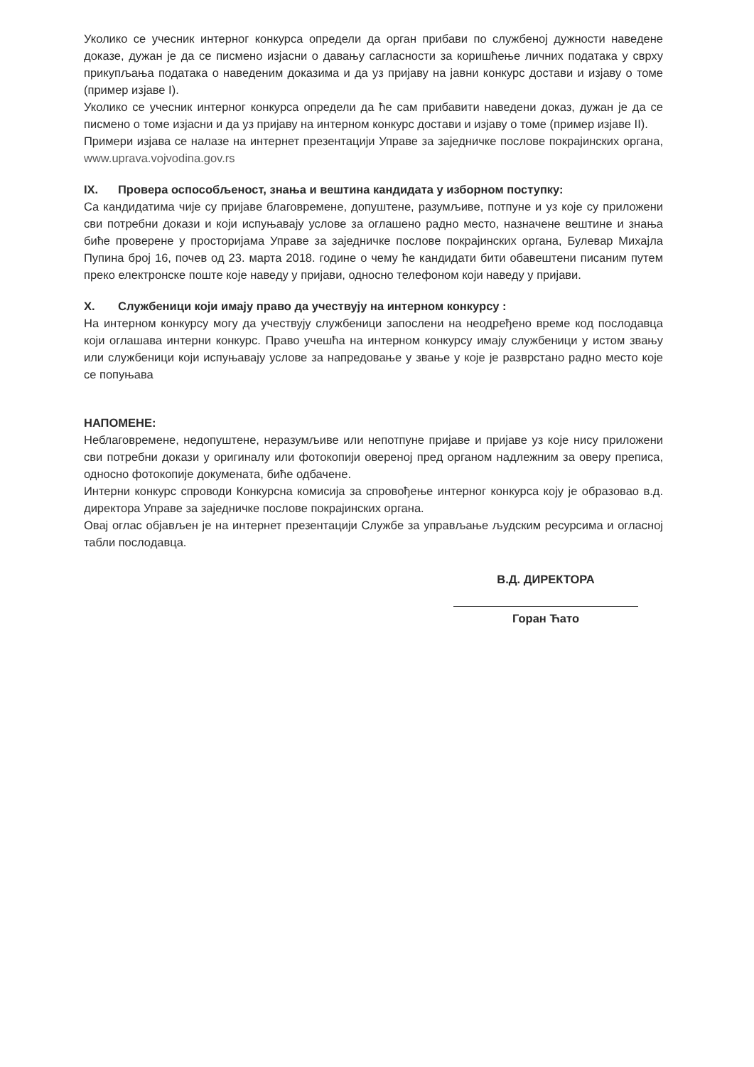Уколико се учесник интерног конкурса определи да орган прибави по службеној дужности наведене доказе, дужан је да се писмено изјасни о давању сагласности за коришћење личних података у сврху прикупљања података о наведеним доказима и да уз пријаву на јавни конкурс достави и изјаву о томе (пример изјаве I).
Уколико се учесник интерног конкурса определи да ће сам прибавити наведени доказ, дужан је да се писмено о томе изјасни и да уз пријаву на интерном конкурс достави и изјаву о томе (пример изјаве II).
Примери изјава се налазе на интернет презентацији Управе за заједничке послове покрајинских органа, www.uprava.vojvodina.gov.rs
IX. Провера оспособљеност, знања и вештина кандидата у изборном поступку:
Са кандидатима чије су пријаве благовремене, допуштене, разумљиве, потпуне и уз које су приложени сви потребни докази и који испуњавају услове за оглашено радно место, назначене вештине и знања биће проверене у просторијама Управе за заједничке послове покрајинских органа, Булевар Михајла Пупина број 16, почев од 23. марта 2018. године о чему ће кандидати бити обавештени писаним путем преко електронске поште које наведу у пријави, односно телефоном који наведу у пријави.
X. Службеници који имају право да учествују на интерном конкурсу :
На интерном конкурсу могу да учествују службеници запослени на неодређено време код послодавца који оглашава интерни конкурс. Право учешћа на интерном конкурсу имају службеници у истом звању или службеници који испуњавају услове за напредовање у звање у које је разврстано радно место које се попуњава
НАПОМЕНЕ:
Неблаговремене, недопуштене, неразумљиве или непотпуне пријаве и пријаве уз које нису приложени сви потребни докази у оригиналу или фотокопији овереној пред органом надлежним за оверу преписа, односно фотокопије докумената, биће одбачене.
Интерни конкурс спроводи Конкурсна комисија за спровођење интерног конкурса коју је образовао в.д. директора Управе за заједничке послове покрајинских органа.
Овај оглас објављен је на интернет презентацији Службе за управљање људским ресурсима и огласној табли послодавца.
В.Д. ДИРЕКТОРА
Горан Ћато